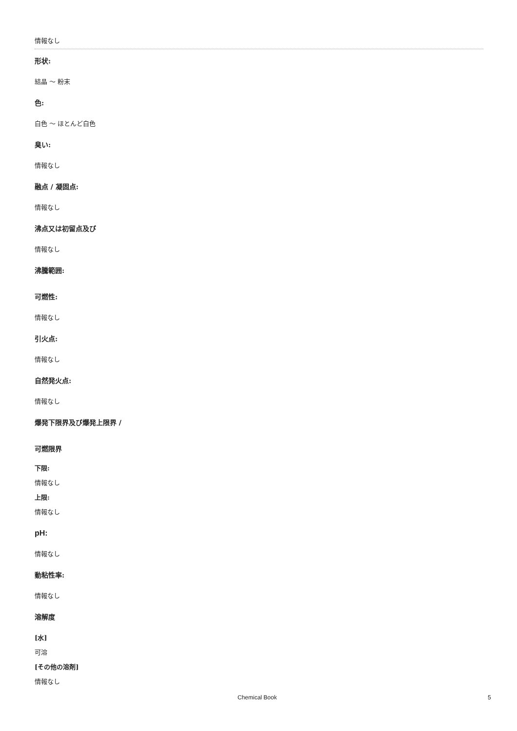情報なし
形状:
結晶 ～ 粉末
色:
白色 ～ ほとんど白色
臭い:
情報なし
融点 / 凝固点:
情報なし
沸点又は初留点及び
情報なし
沸騰範囲:
可燃性:
情報なし
引火点:
情報なし
自然発火点:
情報なし
爆発下限界及び爆発上限界 /
可燃限界
下限:
情報なし
上限:
情報なし
pH:
情報なし
動粘性率:
情報なし
溶解度
[水]
可溶
[その他の溶剤]
情報なし
Chemical Book 5